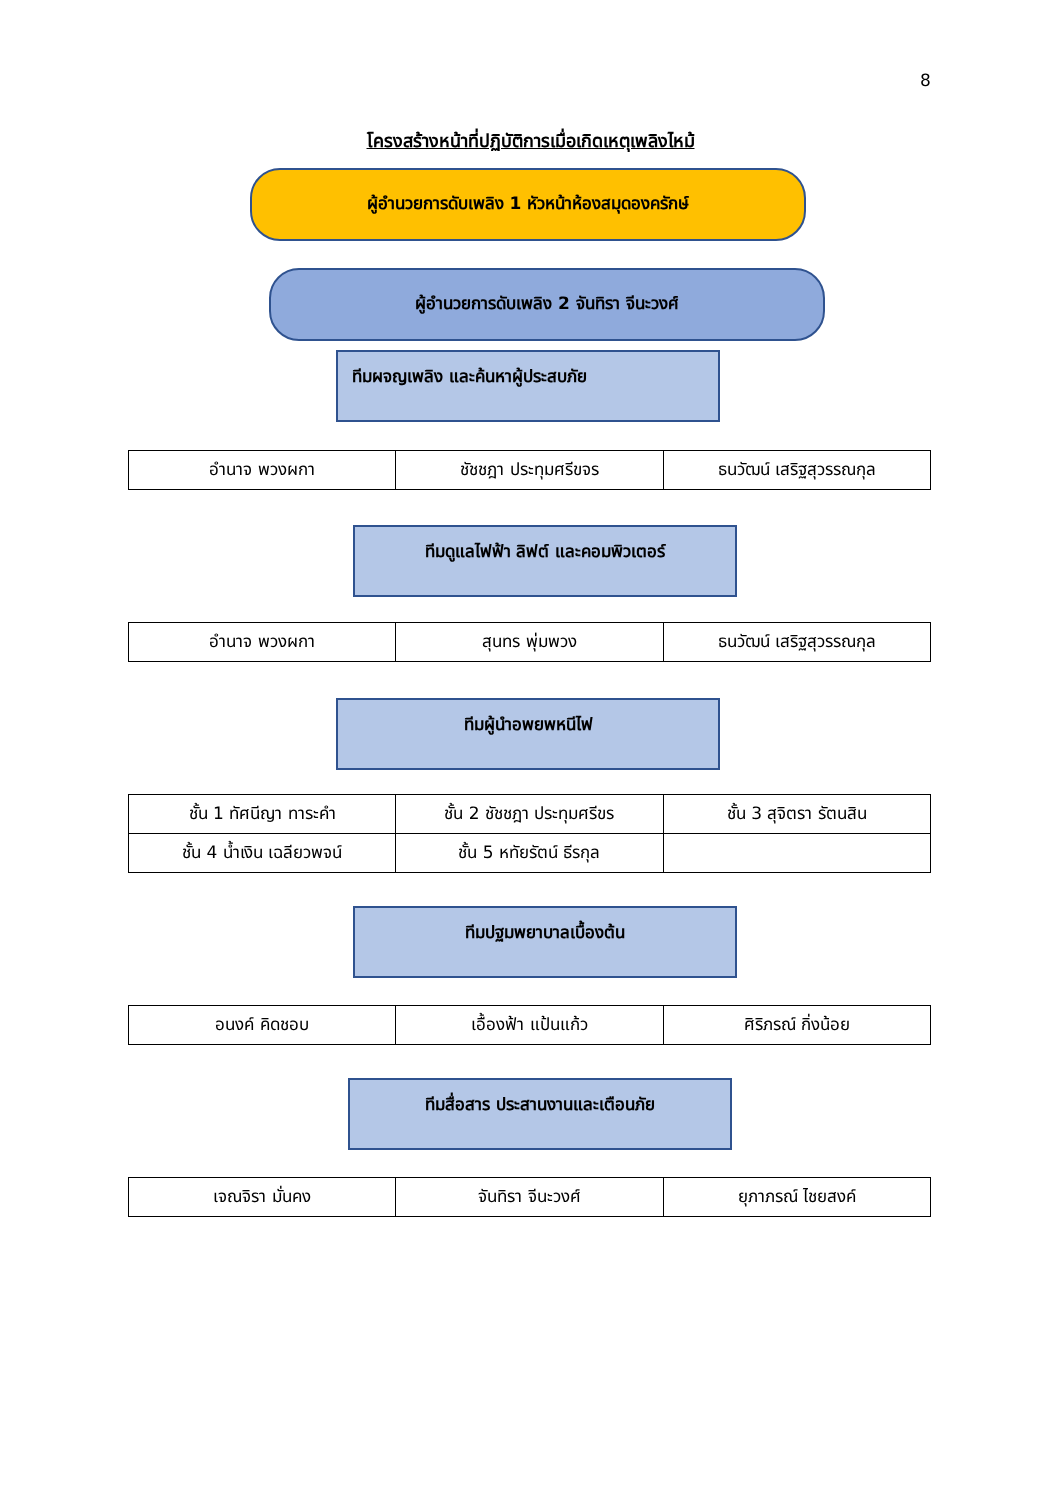8
โครงสร้างหน้าที่ปฏิบัติการเมื่อเกิดเหตุเพลิงไหม้
ผู้อำนวยการดับเพลิง 1 หัวหน้าห้องสมุดองครักษ์
ผู้อำนวยการดับเพลิง 2 จันทิรา จีนะวงศ์
ทีมผจญเพลิง และค้นหาผู้ประสบภัย
| อำนาจ พวงผกา | ชัชชฎา ประทุมศรีขจร | ธนวัฒน์ เสริฐสุวรรณกุล |
ทีมดูแลไฟฟ้า ลิฟต์ และคอมพิวเตอร์
| อำนาจ พวงผกา | สุนทร พุ่มพวง | ธนวัฒน์ เสริฐสุวรรณกุล |
ทีมผู้นำอพยพหนีไฟ
| ชั้น 1 ทัศนีญา ทาระคำ | ชั้น 2 ชัชชฎา ประทุมศรีขร | ชั้น 3 สุจิตรา รัตนสิน |
| ชั้น 4 น้ำเงิน เฉลียวพจน์ | ชั้น 5 หทัยรัตน์ ธีรกุล | |
ทีมปฐมพยาบาลเบื้องต้น
| อนงค์ คิดชอบ | เอื้องฟ้า แป้นแก้ว | ศิริภรณ์ กิ่งน้อย |
ทีมสื่อสาร ประสานงานและเตือนภัย
| เจณจิรา มั่นคง | จันทิรา จีนะวงศ์ | ยุภาภรณ์ ไชยสงค์ |